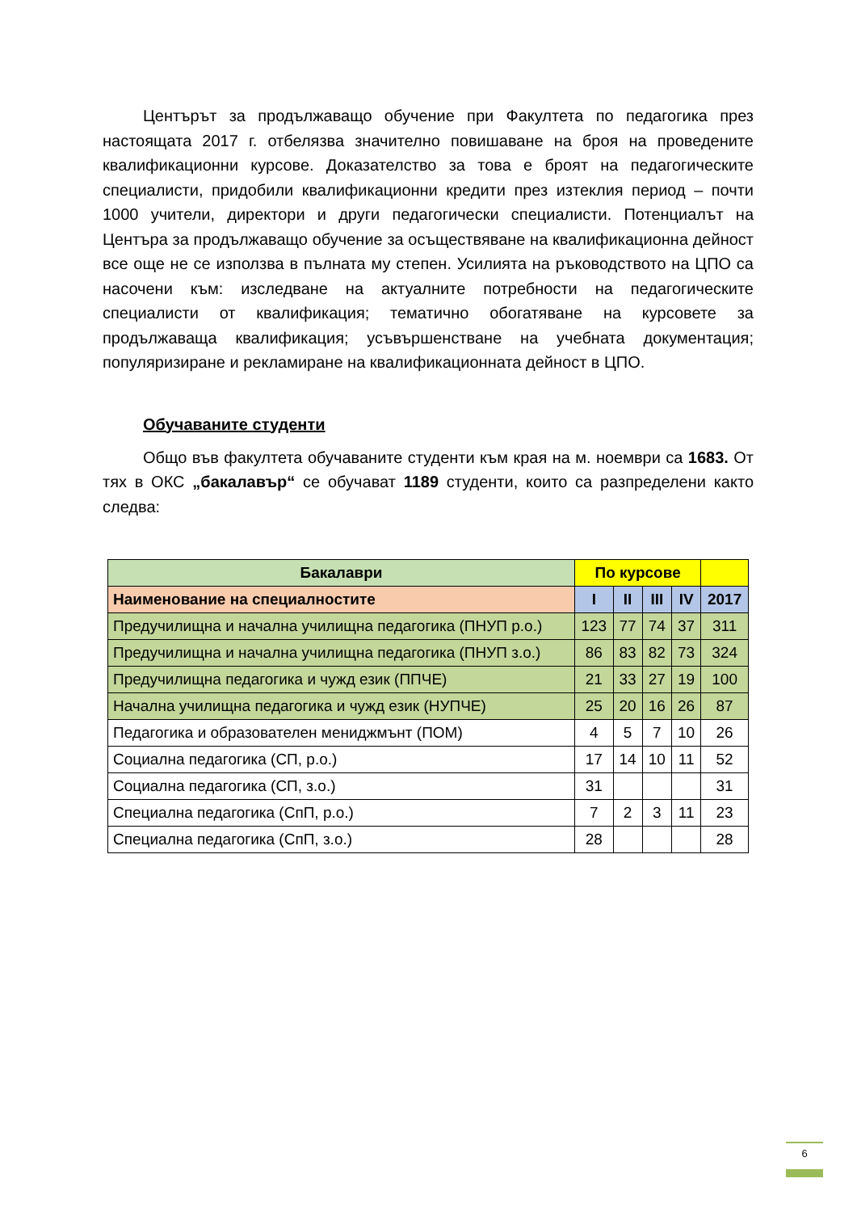Центърът за продължаващо обучение при Факултета по педагогика през настоящата 2017 г. отбелязва значително повишаване на броя на проведените квалификационни курсове. Доказателство за това е броят на педагогическите специалисти, придобили квалификационни кредити през изтеклия период – почти 1000 учители, директори и други педагогически специалисти. Потенциалът на Центъра за продължаващо обучение за осъществяване на квалификационна дейност все още не се използва в пълната му степен. Усилията на ръководството на ЦПО са насочени към: изследване на актуалните потребности на педагогическите специалисти от квалификация; тематично обогатяване на курсовете за продължаваща квалификация; усъвършенстване на учебната документация; популяризиране и рекламиране на квалификационната дейност в ЦПО.
Обучаваните студенти
Общо във факултета обучаваните студенти към края на м. ноември са 1683. От тях в ОКС „бакалавър“ се обучават 1189 студенти, които са разпределени както следва:
| Бакалаври | По курсове | | | | |
| --- | --- | --- | --- | --- | --- |
| Наименование на специалностите | I | II | III | IV | 2017 |
| Предучилищна и начална училищна педагогика (ПНУП р.о.) | 123 | 77 | 74 | 37 | 311 |
| Предучилищна и начална училищна педагогика (ПНУП з.о.) | 86 | 83 | 82 | 73 | 324 |
| Предучилищна педагогика и чужд език (ППЧЕ) | 21 | 33 | 27 | 19 | 100 |
| Начална училищна педагогика и чужд език (НУПЧЕ) | 25 | 20 | 16 | 26 | 87 |
| Педагогика и образователен мениджмънт (ПОМ) | 4 | 5 | 7 | 10 | 26 |
| Социална педагогика (СП, р.о.) | 17 | 14 | 10 | 11 | 52 |
| Социална педагогика (СП, з.о.) | 31 | | | | 31 |
| Специална педагогика (СпП, р.о.) | 7 | 2 | 3 | 11 | 23 |
| Специална педагогика (СпП, з.о.) | 28 | | | | 28 |
6